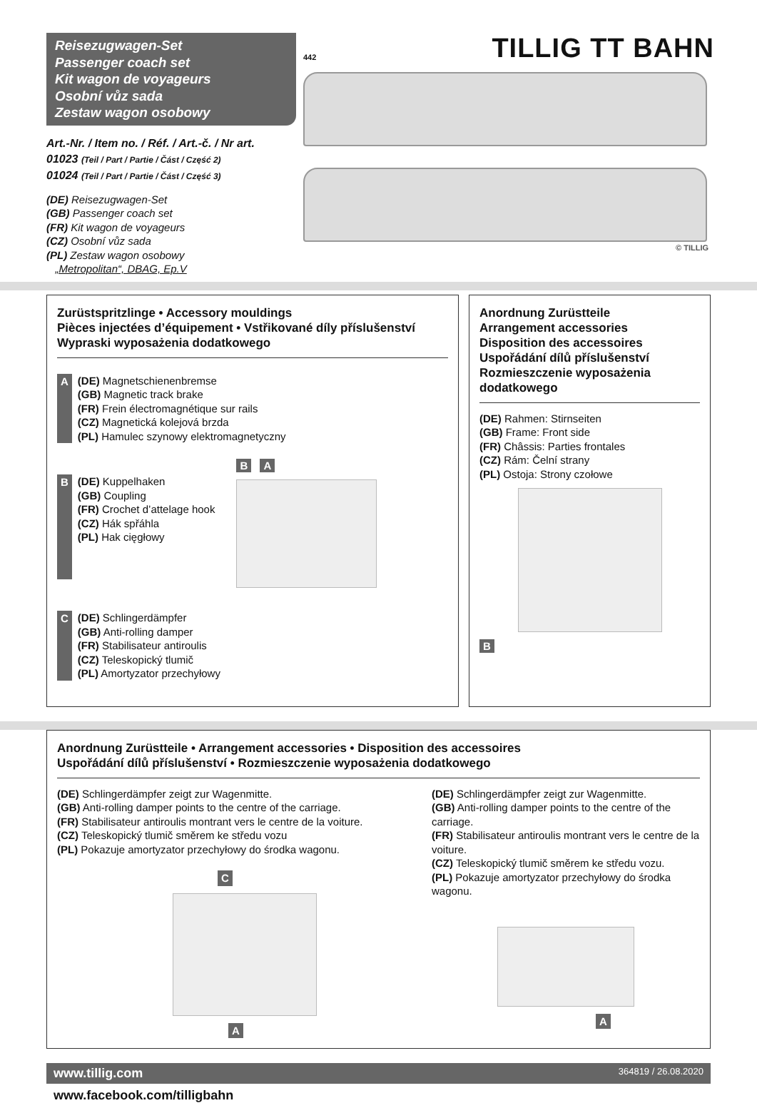Reisezugwagen-Set
Passenger coach set
Kit wagon de voyageurs
Osobní vůz sada
Zestaw wagon osobowy
Art.-Nr. / Item no. / Réf. / Art.-č. / Nr art.
01023 (Teil / Part / Partie / Část / Część 2)
01024 (Teil / Part / Partie / Část / Część 3)
(DE) Reisezugwagen-Set
(GB) Passenger coach set
(FR) Kit wagon de voyageurs
(CZ) Osobní vůz sada
(PL) Zestaw wagon osobowy
„Metropolitan“, DBAG, Ep.V
442
TILLIG TT BAHN
© TILLIG
Zurüstspritzlinge • Accessory mouldings
Pièces injectées d’équipement • Vstřikované díly příslušenství
Wypraski wyposażenia dodatkowego
A (DE) Magnetschienenbremse
(GB) Magnetic track brake
(FR) Frein électromagnétique sur rails
(CZ) Magnetická kolejová brzda
(PL) Hamulec szynowy elektromagnetyczny
B (DE) Kuppelhaken
(GB) Coupling
(FR) Crochet d’attelage hook
(CZ) Hák spřáhla
(PL) Hak cięgłowy
B A
C (DE) Schlingerdämpfer
(GB) Anti-rolling damper
(FR) Stabilisateur antiroulis
(CZ) Teleskopický tlumič
(PL) Amortyzator przechyłowy
Anordnung Zurüstteile
Arrangement accessories
Disposition des accessoires
Uspořádání dílů příslušenství
Rozmieszczenie wyposażenia dodatkowego
(DE) Rahmen: Stirnseiten
(GB) Frame: Front side
(FR) Châssis: Parties frontales
(CZ) Rám: Čelní strany
(PL) Ostoja: Strony czołowe
B
Anordnung Zurüstteile • Arrangement accessories • Disposition des accessoires
Uspořádání dílů příslušenství • Rozmieszczenie wyposażenia dodatkowego
(DE) Schlingerdämpfer zeigt zur Wagenmitte.
(GB) Anti-rolling damper points to the centre of the carriage.
(FR) Stabilisateur antiroulis montrant vers le centre de la voiture.
(CZ) Teleskopický tlumič směrem ke středu vozu
(PL) Pokazuje amortyzator przechyłowy do środka wagonu.
C
A
(DE) Schlingerdämpfer zeigt zur Wagenmitte.
(GB) Anti-rolling damper points to the centre of the carriage.
(FR) Stabilisateur antiroulis montrant vers le centre de la voiture.
(CZ) Teleskopický tlumič směrem ke středu vozu.
(PL) Pokazuje amortyzator przechyłowy do środka wagonu.
A
www.tillig.com 364819 / 26.08.2020
www.facebook.com/tilligbahn